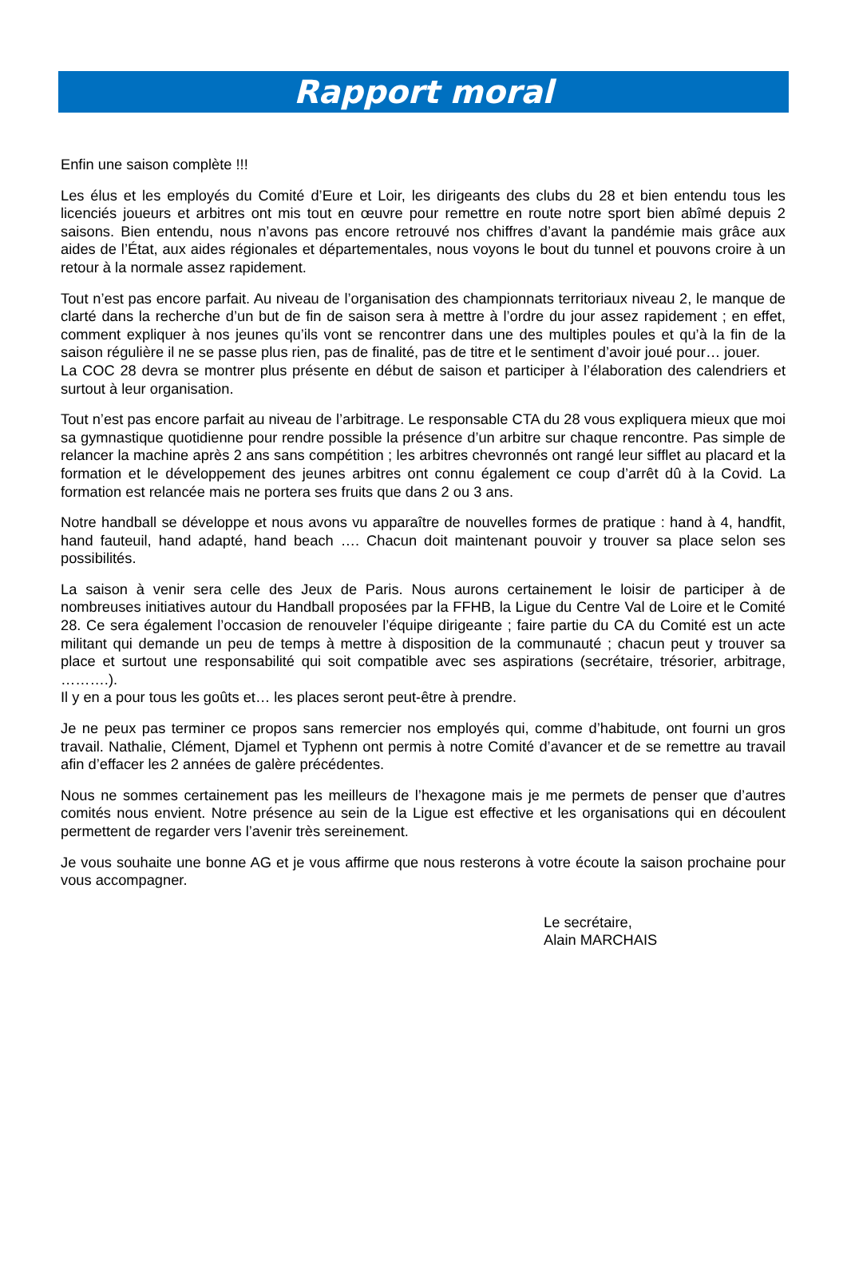Rapport moral
Enfin une saison complète !!!
Les élus et les employés du Comité d’Eure et Loir, les dirigeants des clubs du 28 et bien entendu tous les licenciés joueurs et arbitres ont mis tout en œuvre pour remettre en route notre sport bien abîmé depuis 2 saisons. Bien entendu, nous n’avons pas encore retrouvé nos chiffres d’avant la pandémie mais grâce aux aides de l’État, aux aides régionales et départementales, nous voyons le bout du tunnel et pouvons croire à un retour à la normale assez rapidement.
Tout n’est pas encore parfait. Au niveau de l’organisation des championnats territoriaux niveau 2, le manque de clarté dans la recherche d’un but de fin de saison sera à mettre à l’ordre du jour assez rapidement ; en effet, comment expliquer à nos jeunes qu’ils vont se rencontrer dans une des multiples poules et qu’à la fin de la saison régulière il ne se passe plus rien, pas de finalité, pas de titre et le sentiment d’avoir joué pour… jouer.
La COC 28 devra se montrer plus présente en début de saison et participer à l’élaboration des calendriers et surtout à leur organisation.
Tout n’est pas encore parfait au niveau de l’arbitrage. Le responsable CTA du 28 vous expliquera mieux que moi sa gymnastique quotidienne pour rendre possible la présence d’un arbitre sur chaque rencontre. Pas simple de relancer la machine après 2 ans sans compétition ; les arbitres chevronnés ont rangé leur sifflet au placard et la formation et le développement des jeunes arbitres ont connu également ce coup d’arrêt dû à la Covid. La formation est relancée mais ne portera ses fruits que dans 2 ou 3 ans.
Notre handball se développe et nous avons vu apparaître de nouvelles formes de pratique : hand à 4, handfit, hand fauteuil, hand adapté, hand beach …. Chacun doit maintenant pouvoir y trouver sa place selon ses possibilités.
La saison à venir sera celle des Jeux de Paris. Nous aurons certainement le loisir de participer à de nombreuses initiatives autour du Handball proposées par la FFHB, la Ligue du Centre Val de Loire et le Comité 28. Ce sera également l’occasion de renouveler l’équipe dirigeante ; faire partie du CA du Comité est un acte militant qui demande un peu de temps à mettre à disposition de la communauté ; chacun peut y trouver sa place et surtout une responsabilité qui soit compatible avec ses aspirations (secrétaire, trésorier, arbitrage, ……….).
Il y en a pour tous les goûts et… les places seront peut-être à prendre.
Je ne peux pas terminer ce propos sans remercier nos employés qui, comme d’habitude, ont fourni un gros travail. Nathalie, Clément, Djamel et Typhenn ont permis à notre Comité d’avancer et de se remettre au travail afin d’effacer les 2 années de galère précédentes.
Nous ne sommes certainement pas les meilleurs de l’hexagone mais je me permets de penser que d’autres comités nous envient. Notre présence au sein de la Ligue est effective et les organisations qui en découlent permettent de regarder vers l’avenir très sereinement.
Je vous souhaite une bonne AG et je vous affirme que nous resterons à votre écoute la saison prochaine pour vous accompagner.
Le secrétaire,
Alain MARCHAIS